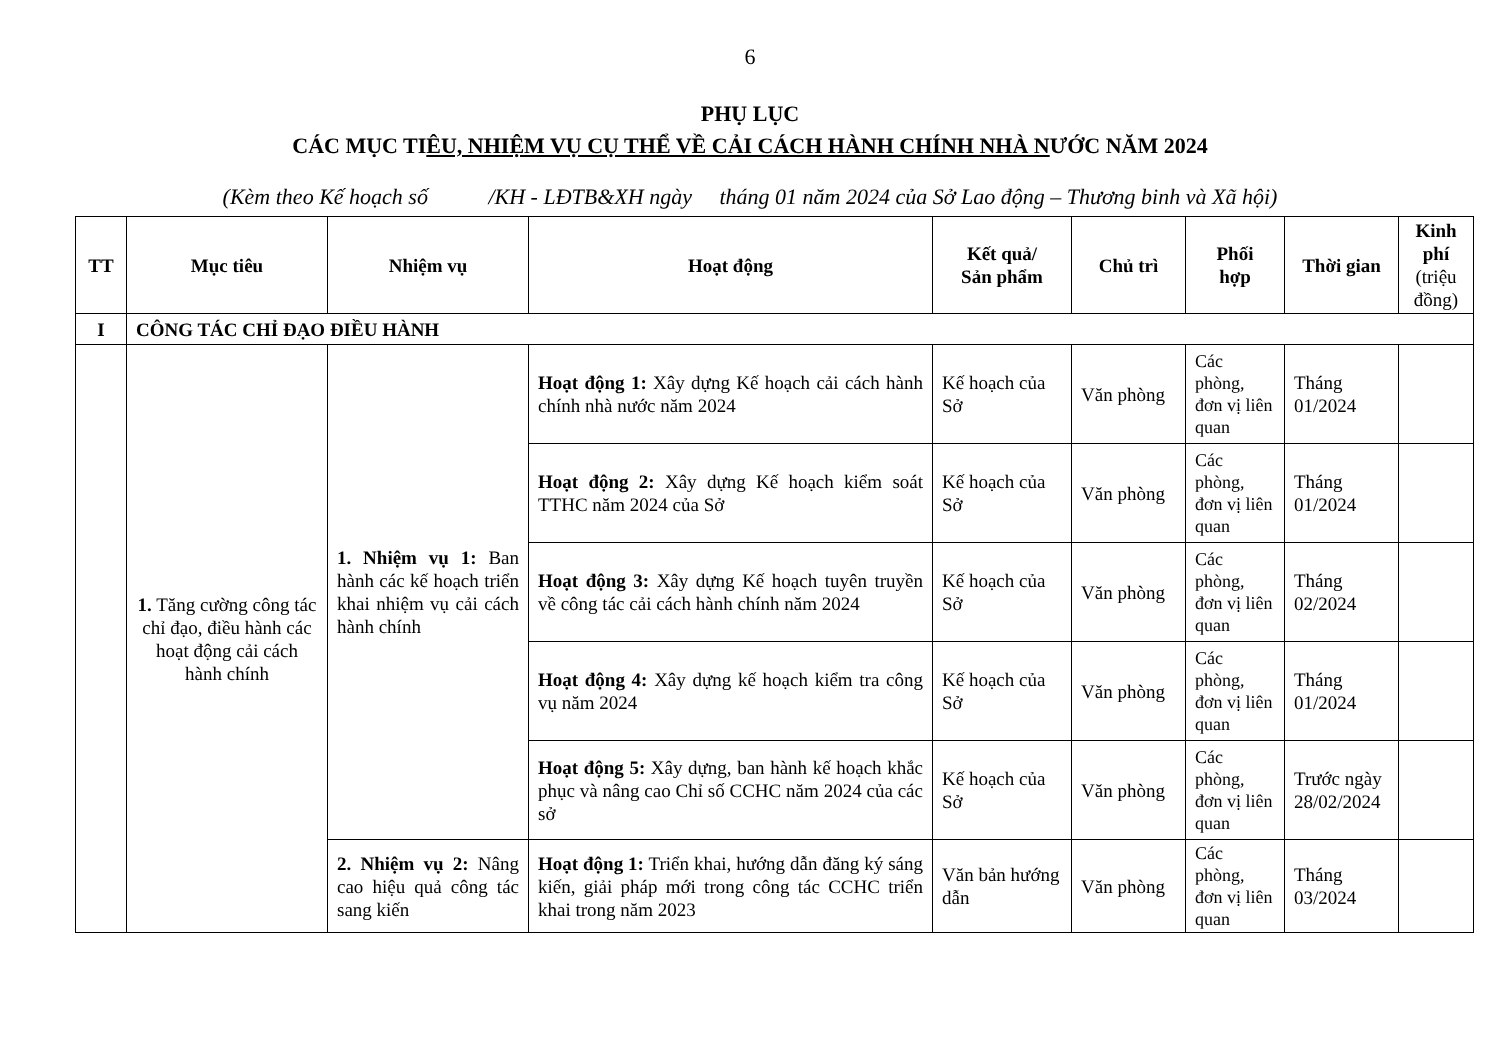6
PHỤ LỤC
CÁC MỤC TIÊU, NHIỆM VỤ CỤ THỂ VỀ CẢI CÁCH HÀNH CHÍNH NHÀ NƯỚC NĂM 2024
(Kèm theo Kế hoạch số /KH - LĐTB&XH ngày tháng 01 năm 2024 của Sở Lao động – Thương binh và Xã hội)
| TT | Mục tiêu | Nhiệm vụ | Hoạt động | Kết quả/ Sản phẩm | Chủ trì | Phối hợp | Thời gian | Kinh phí (triệu đồng) |
| --- | --- | --- | --- | --- | --- | --- | --- | --- |
| I | CÔNG TÁC CHỈ ĐẠO ĐIỀU HÀNH | | | | | | | |
| | 1. Tăng cường công tác chỉ đạo, điều hành các hoạt động cải cách hành chính | 1. Nhiệm vụ 1: Ban hành các kế hoạch triển khai nhiệm vụ cải cách hành chính | Hoạt động 1: Xây dựng Kế hoạch cải cách hành chính nhà nước năm 2024 | Kế hoạch của Sở | Văn phòng | Các phòng, đơn vị liên quan | Tháng 01/2024 | |
| | | | Hoạt động 2: Xây dựng Kế hoạch kiểm soát TTHC năm 2024 của Sở | Kế hoạch của Sở | Văn phòng | Các phòng, đơn vị liên quan | Tháng 01/2024 | |
| | | | Hoạt động 3: Xây dựng Kế hoạch tuyên truyền về công tác cải cách hành chính năm 2024 | Kế hoạch của Sở | Văn phòng | Các phòng, đơn vị liên quan | Tháng 02/2024 | |
| | | | Hoạt động 4: Xây dựng kế hoạch kiểm tra công vụ năm 2024 | Kế hoạch của Sở | Văn phòng | Các phòng, đơn vị liên quan | Tháng 01/2024 | |
| | | | Hoạt động 5: Xây dựng, ban hành kế hoạch khắc phục và nâng cao Chỉ số CCHC năm 2024 của các sở | Kế hoạch của Sở | Văn phòng | Các phòng, đơn vị liên quan | Trước ngày 28/02/2024 | |
| | | 2. Nhiệm vụ 2: Nâng cao hiệu quả công tác sang kiến | Hoạt động 1: Triển khai, hướng dẫn đăng ký sáng kiến, giải pháp mới trong công tác CCHC triển khai trong năm 2023 | Văn bản hướng dẫn | Văn phòng | Các phòng, đơn vị liên quan | Tháng 03/2024 | |